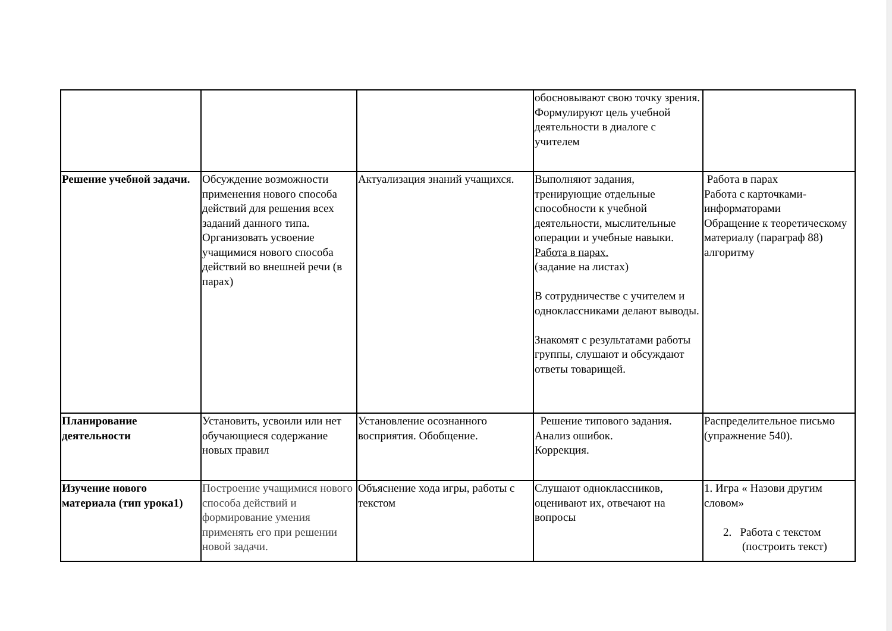| | | | обосновывают свою точку зрения. Формулируют цель учебной деятельности в диалоге с учителем | |
| Решение учебной задачи. | Обсуждение возможности применения нового способа действий для решения всех заданий данного типа. Организовать усвоение учащимися нового способа действий во внешней речи (в парах) | Актуализация знаний учащихся. | Выполняют задания, тренирующие отдельные способности к учебной деятельности, мыслительные операции и учебные навыки. Работа в парах. (задание на листах) В сотрудничестве с учителем и одноклассниками делают выводы. Знакомят с результатами работы группы, слушают и обсуждают ответы товарищей. | Работа в парах Работа с карточками-информаторами Обращение к теоретическому материалу (параграф 88) алгоритму |
| Планирование деятельности | Установить, усвоили или нет обучающиеся содержание новых правил | Установление осознанного восприятия. Обобщение. | Решение типового задания. Анализ ошибок. Коррекция. | Распределительное письмо (упражнение 540). |
| Изучение нового материала (тип урока1) | Построение учащимися нового способа действий и формирование умения применять его при решении новой задачи. | Объяснение хода игры, работы с текстом | Слушают одноклассников, оценивают их, отвечают на вопросы | 1. Игра « Назови другим словом» 2. Работа с текстом (построить текст) |